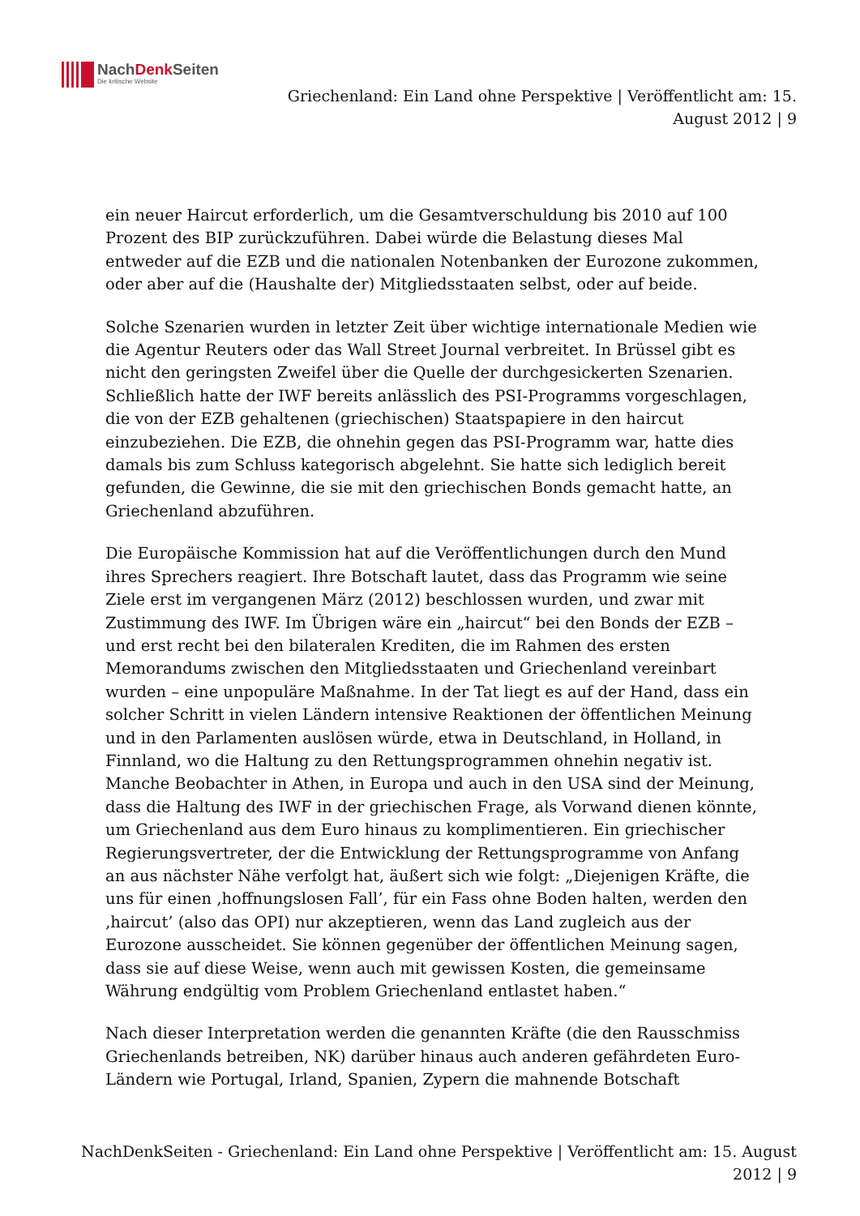NachDenk Seiten
Die kritische Website
Griechenland: Ein Land ohne Perspektive | Veröffentlicht am: 15. August 2012 | 9
ein neuer Haircut erforderlich, um die Gesamtverschuldung bis 2010 auf 100 Prozent des BIP zurückzuführen. Dabei würde die Belastung dieses Mal entweder auf die EZB und die nationalen Notenbanken der Eurozone zukommen, oder aber auf die (Haushalte der) Mitgliedsstaaten selbst, oder auf beide.
Solche Szenarien wurden in letzter Zeit über wichtige internationale Medien wie die Agentur Reuters oder das Wall Street Journal verbreitet. In Brüssel gibt es nicht den geringsten Zweifel über die Quelle der durchgesickerten Szenarien. Schließlich hatte der IWF bereits anlässlich des PSI-Programms vorgeschlagen, die von der EZB gehaltenen (griechischen) Staatspapiere in den haircut einzubeziehen. Die EZB, die ohnehin gegen das PSI-Programm war, hatte dies damals bis zum Schluss kategorisch abgelehnt. Sie hatte sich lediglich bereit gefunden, die Gewinne, die sie mit den griechischen Bonds gemacht hatte, an Griechenland abzuführen.
Die Europäische Kommission hat auf die Veröffentlichungen durch den Mund ihres Sprechers reagiert. Ihre Botschaft lautet, dass das Programm wie seine Ziele erst im vergangenen März (2012) beschlossen wurden, und zwar mit Zustimmung des IWF. Im Übrigen wäre ein „haircut“ bei den Bonds der EZB – und erst recht bei den bilateralen Krediten, die im Rahmen des ersten Memorandums zwischen den Mitgliedsstaaten und Griechenland vereinbart wurden – eine unpopuläre Maßnahme. In der Tat liegt es auf der Hand, dass ein solcher Schritt in vielen Ländern intensive Reaktionen der öffentlichen Meinung und in den Parlamenten auslösen würde, etwa in Deutschland, in Holland, in Finnland, wo die Haltung zu den Rettungsprogrammen ohnehin negativ ist. Manche Beobachter in Athen, in Europa und auch in den USA sind der Meinung, dass die Haltung des IWF in der griechischen Frage, als Vorwand dienen könnte, um Griechenland aus dem Euro hinaus zu komplimentieren. Ein griechischer Regierungsvertreter, der die Entwicklung der Rettungsprogramme von Anfang an aus nächster Nähe verfolgt hat, äußert sich wie folgt: „Diejenigen Kräfte, die uns für einen ‚hoffnungslosen Fall’, für ein Fass ohne Boden halten, werden den ‚haircut’ (also das OPI) nur akzeptieren, wenn das Land zugleich aus der Eurozone ausscheidet. Sie können gegenüber der öffentlichen Meinung sagen, dass sie auf diese Weise, wenn auch mit gewissen Kosten, die gemeinsame Währung endgültig vom Problem Griechenland entlastet haben.“
Nach dieser Interpretation werden die genannten Kräfte (die den Rausschmiss Griechenlands betreiben, NK) darüber hinaus auch anderen gefährdeten Euro-Ländern wie Portugal, Irland, Spanien, Zypern die mahnende Botschaft
NachDenkSeiten - Griechenland: Ein Land ohne Perspektive | Veröffentlicht am: 15. August 2012 | 9